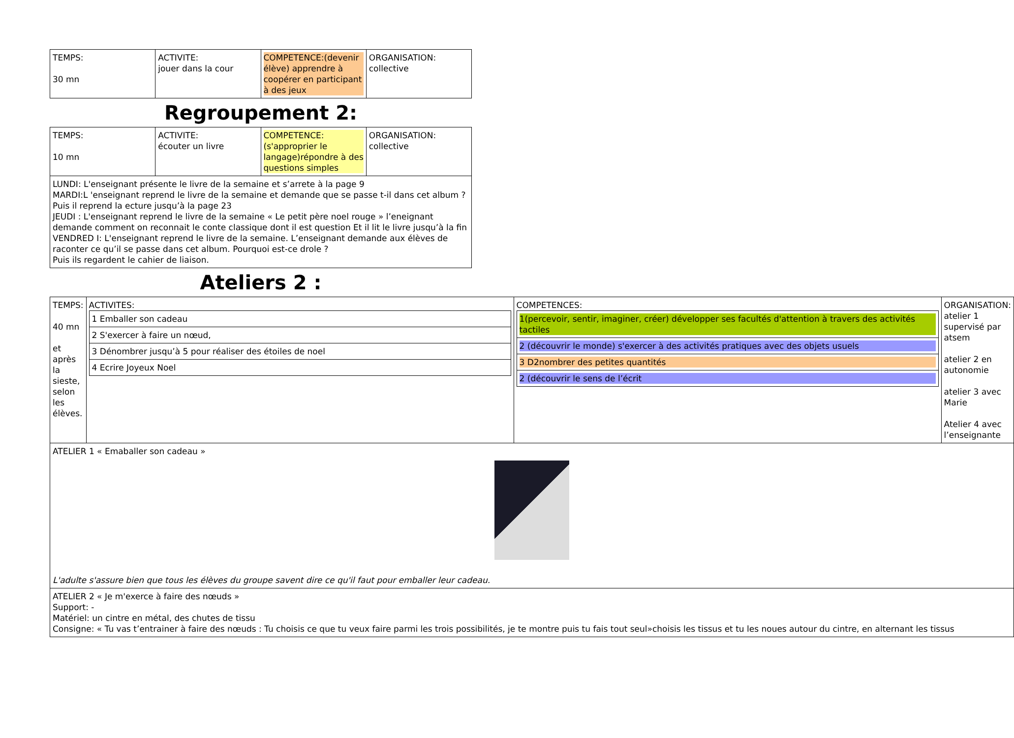| TEMPS: 30 mn | ACTIVITE: jouer dans la cour | COMPETENCE:(devenir élève) apprendre à coopérer en participant à des jeux | ORGANISATION: collective |
Regroupement 2:
| TEMPS: 10 mn | ACTIVITE: écouter un livre | COMPETENCE:(s'approprier le langage)répondre à des questions simples | ORGANISATION: collective |
| LUNDI: L'enseignant présente le livre de la semaine et s’arrete à la page 9 MARDI:L 'enseignant reprend le livre de la semaine et demande que se passe t-il dans cet album ? Puis il reprend la ecture jusqu’à la page 23 JEUDI : L'enseignant reprend le livre de la semaine « Le petit père noel rouge » l’eneignant demande comment on reconnait le conte classique dont il est question Et il lit le livre jusqu’à la fin VENDRED I: L'enseignant reprend le livre de la semaine. L’enseignant demande aux élèves de raconter ce qu’il se passe dans cet album. Pourquoi est-ce drole ? Puis ils regardent le cahier de liaison. | | | |
Ateliers 2 :
| TEMPS: 40 mn et après la sieste, selon les élèves. | ACTIVITES: / 1 Emballer son cadeau / / 2 S'exercer à faire un nœud, / / 3 Dénombrer jusqu’à 5 pour réaliser des étoiles de noel / / 4 Ecrire Joyeux Noel / | COMPETENCES: / 1(percevoir, sentir, imaginer, créer) développer ses facultés d'attention à travers des activités tactiles / / 2 (découvrir le monde) s'exercer à des activités pratiques avec des objets usuels / / 3 D2nombrer des petites quantités / / 2 (découvrir le sens de l’écrit / | ORGANISATION: atelier 1 supervisé par atsem atelier 2 en autonomie atelier 3 avec Marie Atelier 4 avec l’enseignante |
| ATELIER 1 « Emaballer son cadeau » L'adulte s'assure bien que tous les élèves du groupe savent dire ce qu'il faut pour emballer leur cadeau. | | | |
| ATELIER 2 « Je m'exerce à faire des nœuds » Support: - Matériel: un cintre en métal, des chutes de tissu Consigne: « Tu vas t’entrainer à faire des nœuds : Tu choisis ce que tu veux faire parmi les trois possibilités, je te montre puis tu fais tout seul»choisis les tissus et tu les noues autour du cintre, en alternant les tissus | | | |